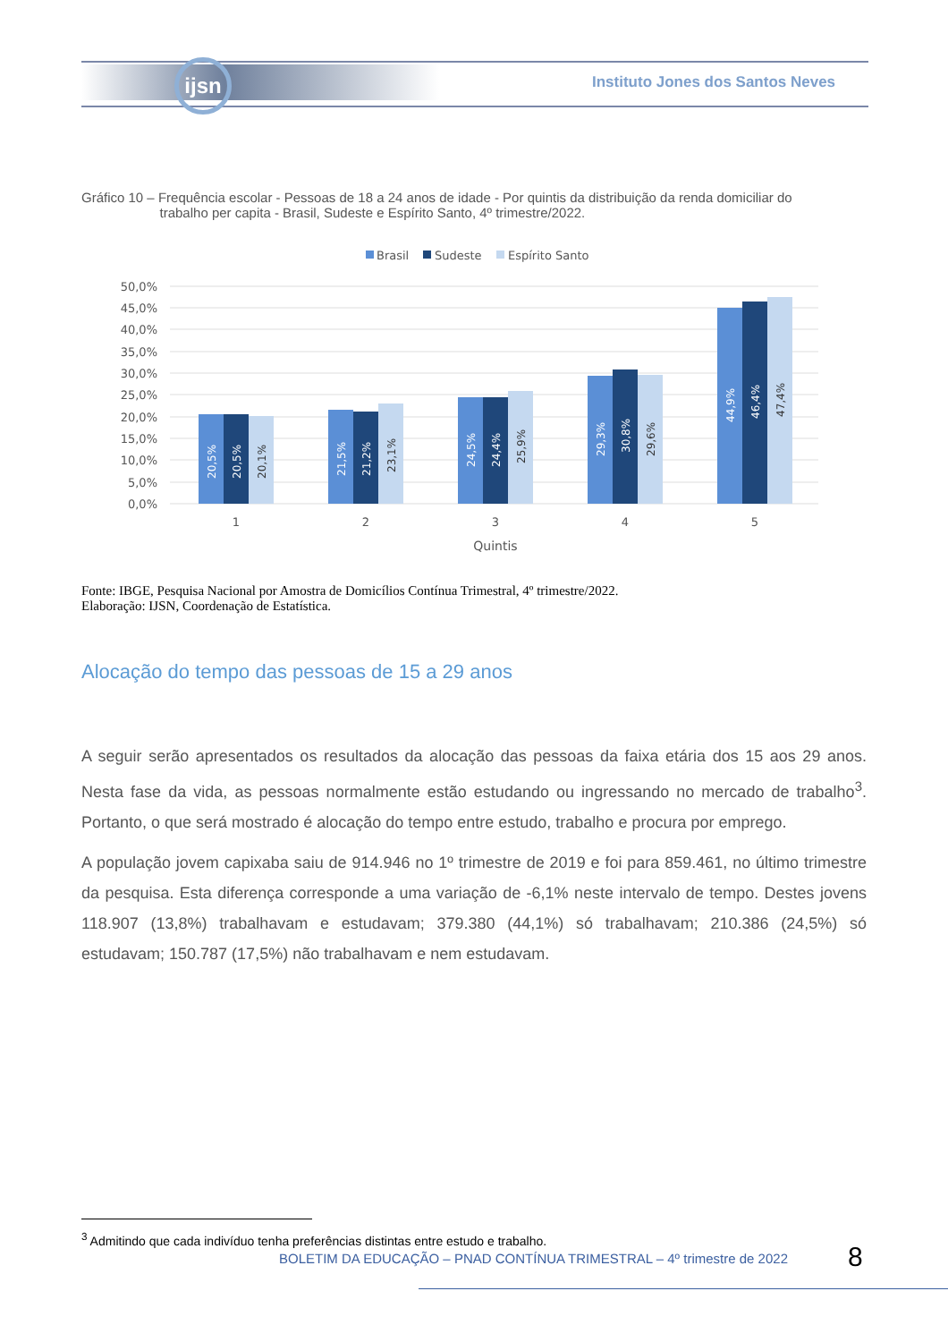ijsn
Instituto Jones dos Santos Neves
Gráfico 10 – Frequência escolar - Pessoas de 18 a 24 anos de idade - Por quintis da distribuição da renda domiciliar do
trabalho per capita - Brasil, Sudeste e Espírito Santo, 4º trimestre/2022.
Brasil
Sudeste
Espírito Santo
50,0%
45,0%
40,0%
35,0%
30,0%
25,0%
20,0%
15,0%
10,0%
5,0%
0,0%
1
2
3
4
5
Quintis
20,5%
20,5%
20,1%
21,5%
21,2%
23,1%
24,5%
24,4%
25,9%
29,3%
30,8%
29,6%
44,9%
46,4%
47,4%
Fonte: IBGE, Pesquisa Nacional por Amostra de Domicílios Contínua Trimestral, 4º trimestre/2022.
Elaboração: IJSN, Coordenação de Estatística.
Alocação do tempo das pessoas de 15 a 29 anos
A seguir serão apresentados os resultados da alocação das pessoas da faixa etária dos 15 aos 29 anos. Nesta fase da vida, as pessoas normalmente estão estudando ou ingressando no mercado de trabalho<sup>3</sup>. Portanto, o que será mostrado é alocação do tempo entre estudo, trabalho e procura por emprego.
A população jovem capixaba saiu de 914.946 no 1º trimestre de 2019 e foi para 859.461, no último trimestre da pesquisa. Esta diferença corresponde a uma variação de -6,1% neste intervalo de tempo. Destes jovens 118.907 (13,8%) trabalhavam e estudavam; 379.380 (44,1%) só trabalhavam; 210.386 (24,5%) só estudavam; 150.787 (17,5%) não trabalhavam e nem estudavam.
<sup>3</sup> Admitindo que cada indivíduo tenha preferências distintas entre estudo e trabalho.
BOLETIM DA EDUCAÇÃO – PNAD CONTÍNUA TRIMESTRAL – 4º trimestre de 2022
8